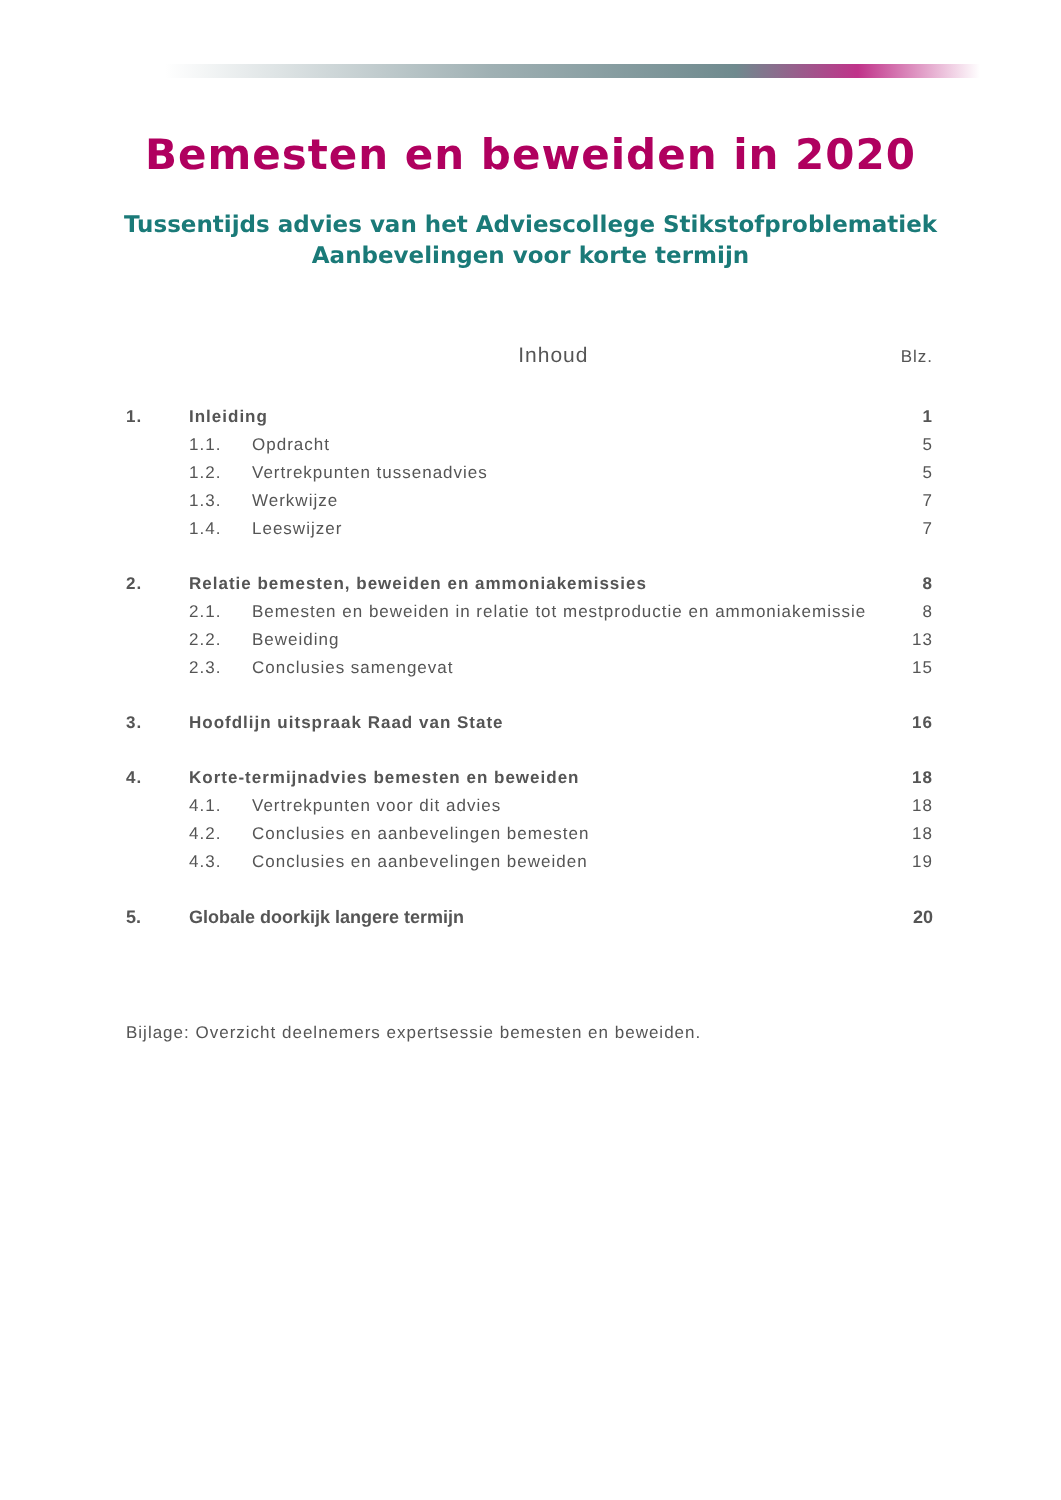Bemesten en beweiden in 2020
Tussentijds advies van het Adviescollege Stikstofproblematiek
Aanbevelingen voor korte termijn
Inhoud Blz.
1. Inleiding 1
1.1. Opdracht 5
1.2. Vertrekpunten tussenadvies 5
1.3. Werkwijze 7
1.4. Leeswijzer 7
2. Relatie bemesten, beweiden en ammoniakemissies 8
2.1. Bemesten en beweiden in relatie tot mestproductie en ammoniakemissie 8
2.2. Beweiding 13
2.3. Conclusies samengevat 15
3. Hoofdlijn uitspraak Raad van State 16
4. Korte-termijnadvies bemesten en beweiden 18
4.1. Vertrekpunten voor dit advies 18
4.2. Conclusies en aanbevelingen bemesten 18
4.3. Conclusies en aanbevelingen beweiden 19
5. Globale doorkijk langere termijn 20
Bijlage: Overzicht deelnemers expertsessie bemesten en beweiden.